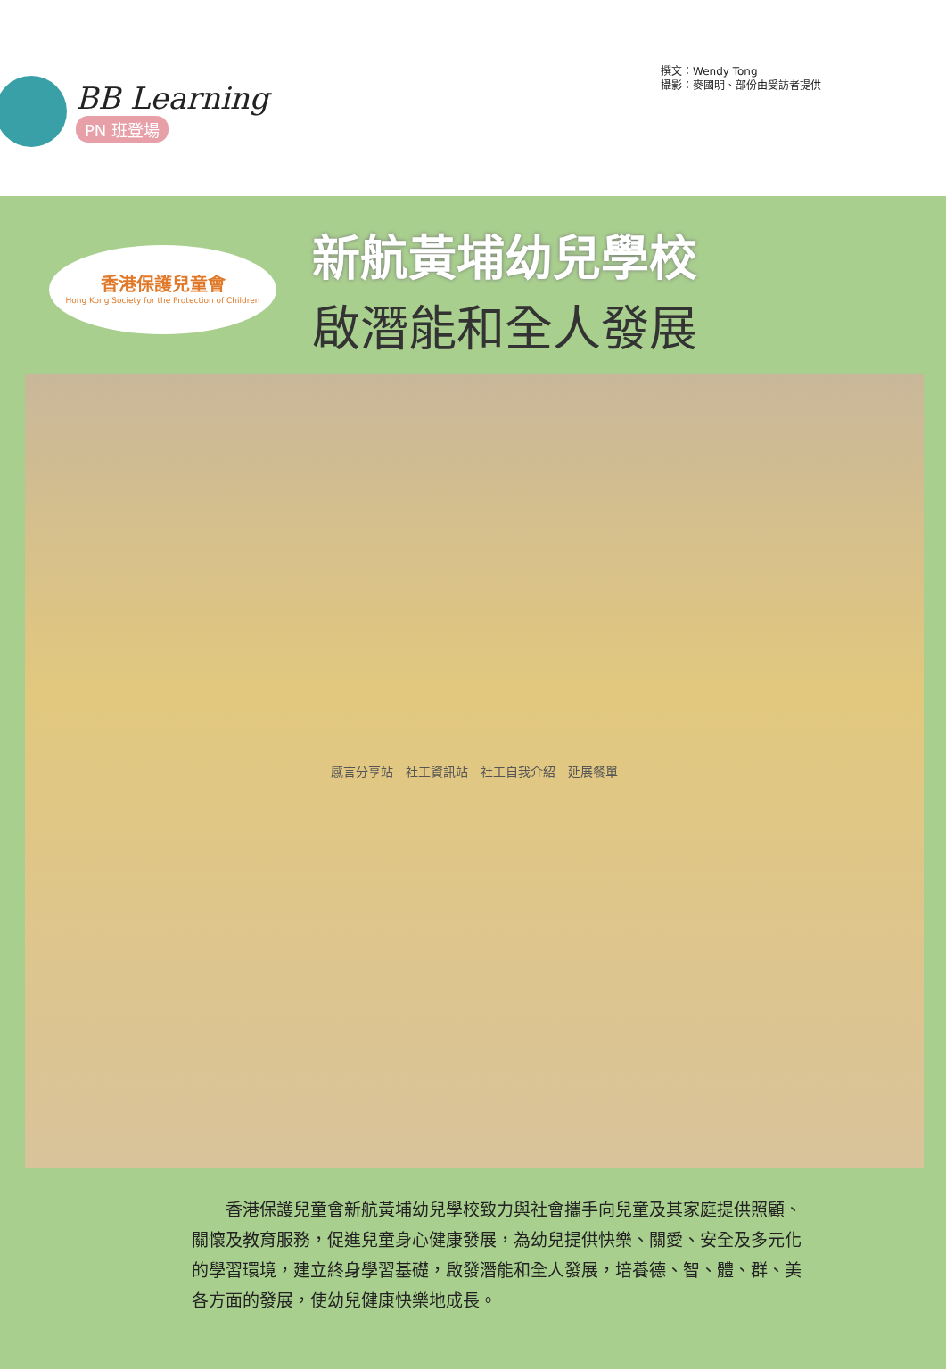BB Learning
PN 班登場
撰文：Wendy Tong
攝影：麥國明、部份由受訪者提供
香港保護兒童會
Hong Kong Society for the Protection of Children
新航黃埔幼兒學校
啟潛能和全人發展
感言分享站　社工資訊站　社工自我介紹　延展餐單
香港保護兒童會新航黃埔幼兒學校致力與社會攜手向兒童及其家庭提供照顧、關懷及教育服務，促進兒童身心健康發展，為幼兒提供快樂、關愛、安全及多元化的學習環境，建立終身學習基礎，啟發潛能和全人發展，培養德、智、體、群、美各方面的發展，使幼兒健康快樂地成長。